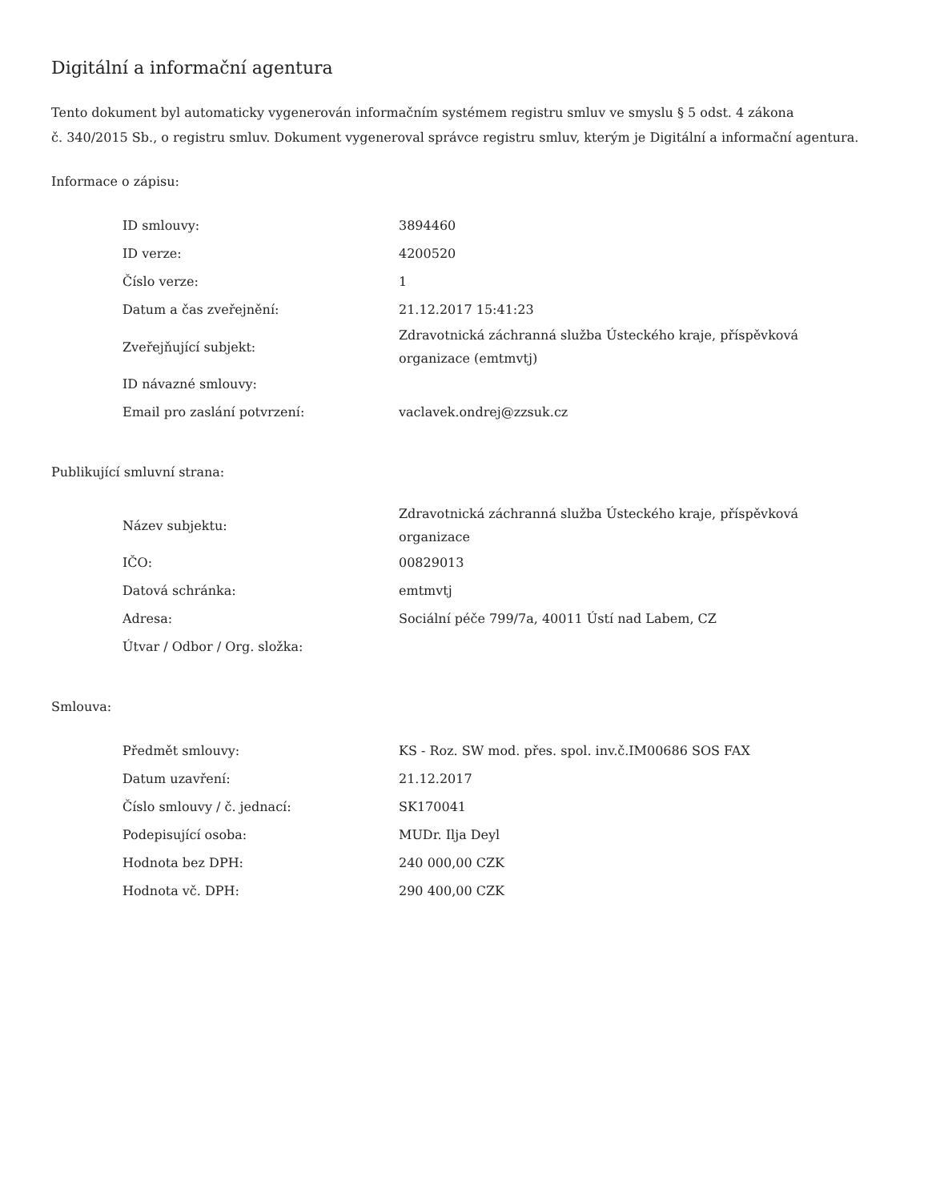Digitální a informační agentura
Tento dokument byl automaticky vygenerován informačním systémem registru smluv ve smyslu § 5 odst. 4 zákona
č. 340/2015 Sb., o registru smluv. Dokument vygeneroval správce registru smluv, kterým je Digitální a informační agentura.
Informace o zápisu:
| ID smlouvy: | 3894460 |
| ID verze: | 4200520 |
| Číslo verze: | 1 |
| Datum a čas zveřejnění: | 21.12.2017 15:41:23 |
| Zveřejňující subjekt: | Zdravotnická záchranná služba Ústeckého kraje, příspěvková organizace (emtmvtj) |
| ID návazné smlouvy: | |
| Email pro zaslání potvrzení: | vaclavek.ondrej@zzsuk.cz |
Publikující smluvní strana:
| Název subjektu: | Zdravotnická záchranná služba Ústeckého kraje, příspěvková organizace |
| IČO: | 00829013 |
| Datová schránka: | emtmvtj |
| Adresa: | Sociální péče 799/7a, 40011 Ústí nad Labem, CZ |
| Útvar / Odbor / Org. složka: | |
Smlouva:
| Předmět smlouvy: | KS - Roz. SW mod. přes. spol. inv.č.IM00686 SOS FAX |
| Datum uzavření: | 21.12.2017 |
| Číslo smlouvy / č. jednací: | SK170041 |
| Podepisující osoba: | MUDr. Ilja Deyl |
| Hodnota bez DPH: | 240 000,00 CZK |
| Hodnota vč. DPH: | 290 400,00 CZK |